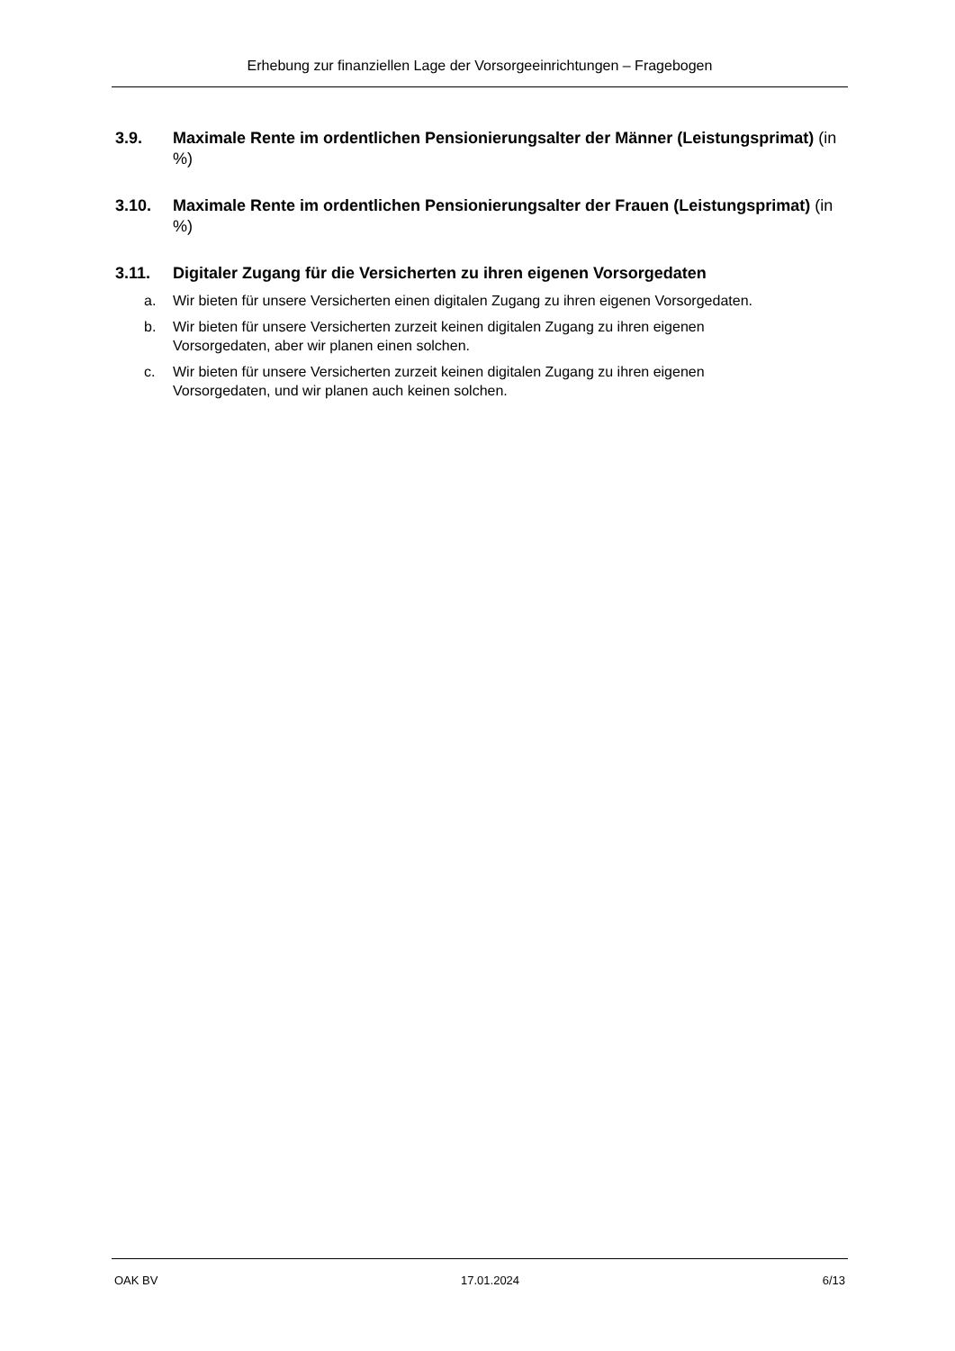Erhebung zur finanziellen Lage der Vorsorgeeinrichtungen – Fragebogen
3.9. Maximale Rente im ordentlichen Pensionierungsalter der Männer (Leistungsprimat) (in %)
3.10. Maximale Rente im ordentlichen Pensionierungsalter der Frauen (Leistungsprimat) (in %)
3.11. Digitaler Zugang für die Versicherten zu ihren eigenen Vorsorgedaten
a. Wir bieten für unsere Versicherten einen digitalen Zugang zu ihren eigenen Vorsorgedaten.
b. Wir bieten für unsere Versicherten zurzeit keinen digitalen Zugang zu ihren eigenen
Vorsorgedaten, aber wir planen einen solchen.
c. Wir bieten für unsere Versicherten zurzeit keinen digitalen Zugang zu ihren eigenen
Vorsorgedaten, und wir planen auch keinen solchen.
OAK BV 17.01.2024 6/13